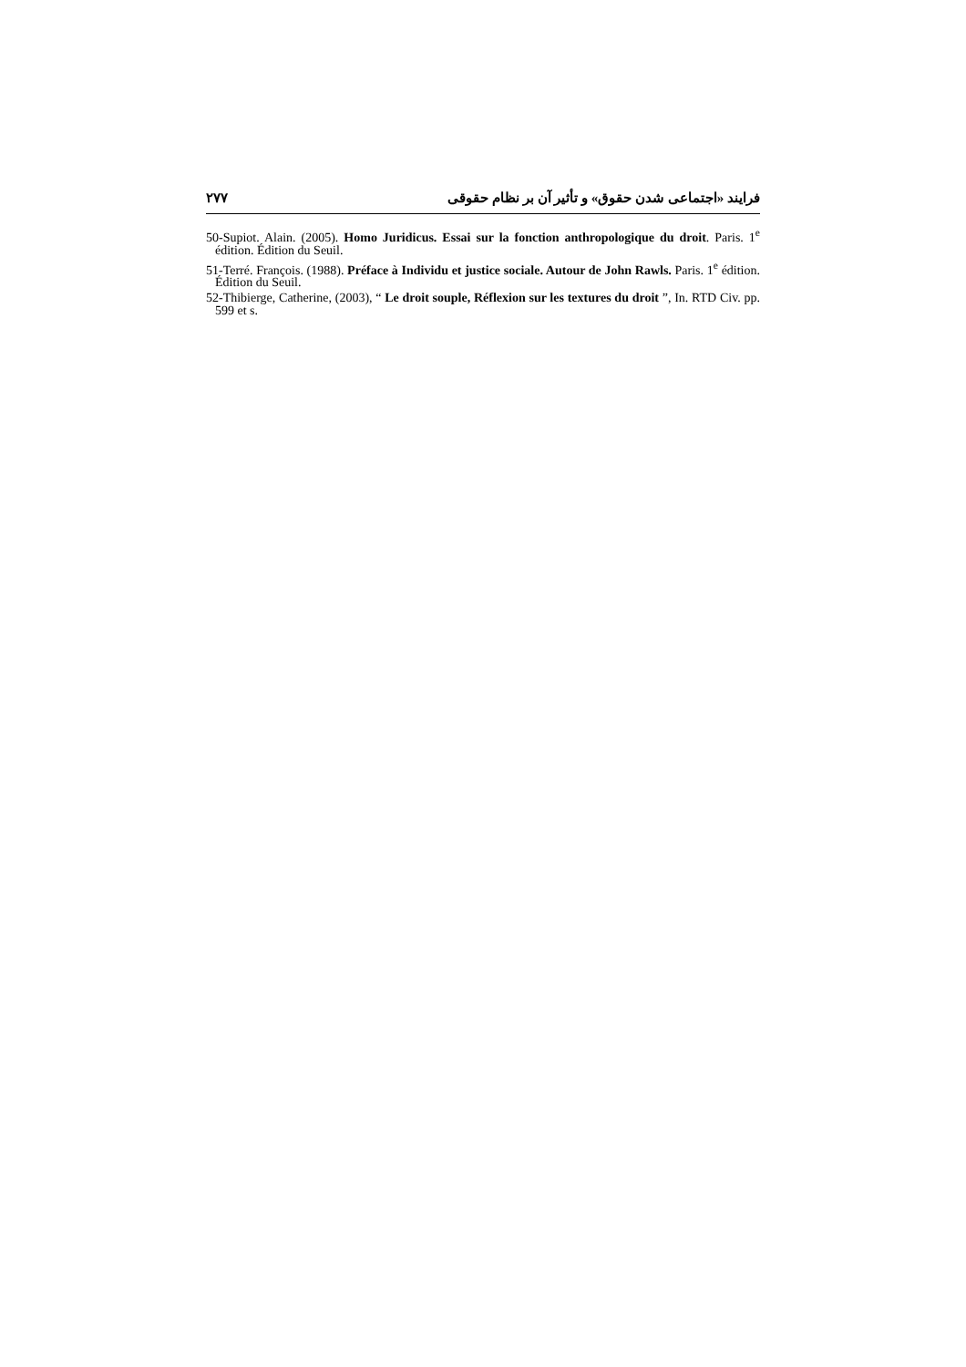فرايند «اجتماعی شدن حقوق» و تأثير آن بر نظام حقوقی ۲۷۷
50-Supiot. Alain. (2005). Homo Juridicus. Essai sur la fonction anthropologique du droit. Paris. 1<sup>e</sup> édition. Édition du Seuil.
51-Terré. François. (1988). Préface à Individu et justice sociale. Autour de John Rawls. Paris. 1<sup>e</sup> édition. Édition du Seuil.
52-Thibierge, Catherine, (2003), “ Le droit souple, Réflexion sur les textures du droit ”, In. RTD Civ. pp. 599 et s.